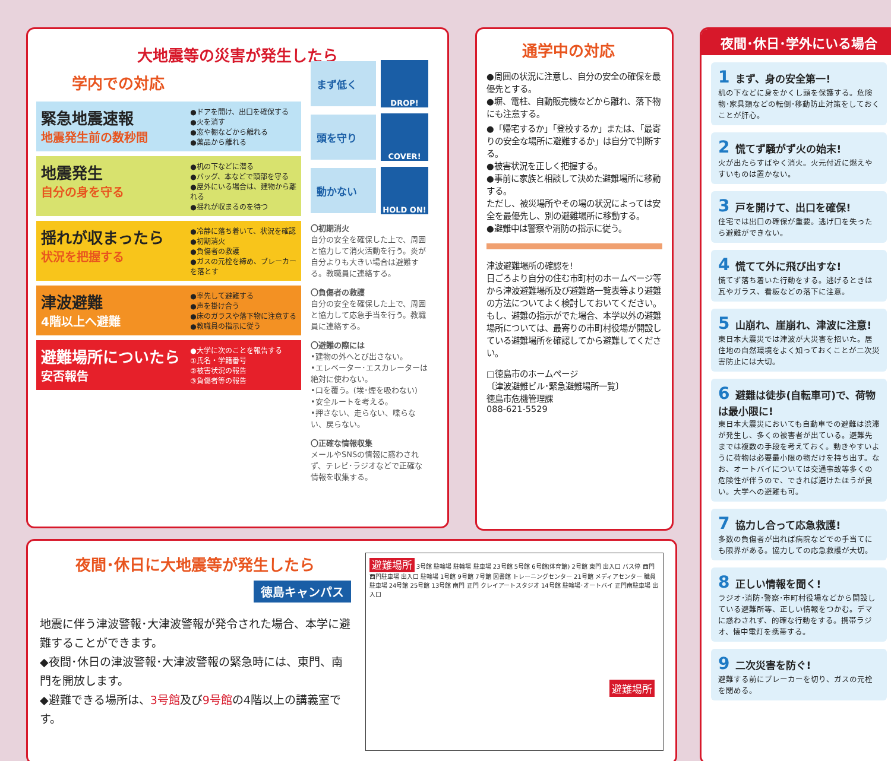大地震等の災害が発生したら
学内での対応
緊急地震速報
地震発生前の数秒間
●ドアを開け、出口を確保する
●火を消す
●窓や棚などから離れる
●薬品から離れる
地震発生
自分の身を守る
●机の下などに潜る
●バッグ、本などで頭部を守る
●屋外にいる場合は、建物から離れる
●揺れが収まるのを待つ
揺れが収まったら
状況を把握する
●冷静に落ち着いて、状況を確認
●初期消火
●負傷者の救護
●ガスの元栓を締め、ブレーカーを落とす
津波避難
4階以上へ避難
●率先して避難する
●声を掛け合う
●床のガラスや落下物に注意する
●教職員の指示に従う
避難場所についたら
安否報告
●大学に次のことを報告する
①氏名・学籍番号
②被害状況の報告
③負傷者等の報告
まず低く
DROP!
頭を守り
COVER!
動かない
HOLD ON!
〇初期消火
自分の安全を確保した上で、周囲と協力して消火活動を行う。炎が自分よりも大きい場合は避難する。教職員に連絡する。
〇負傷者の救護
自分の安全を確保した上で、周囲と協力して応急手当を行う。教職員に連絡する。
〇避難の際には
•建物の外へとび出さない。
•エレベーター･エスカレーターは絶対に使わない。
•口を覆う。(埃･煙を吸わない)
•安全ルートを考える。
•押さない、走らない、喋らない、戻らない。
〇正確な情報収集
メールやSNSの情報に惑わされず、テレビ･ラジオなどで正確な情報を収集する。
通学中の対応
●周囲の状況に注意し、自分の安全の確保を最優先とする。
●塀、電柱、自動販売機などから離れ、落下物にも注意する。
●「帰宅するか」「登校するか」または、「最寄りの安全な場所に避難するか」は自分で判断する。
●被害状況を正しく把握する。
●事前に家族と相談して決めた避難場所に移動する。
ただし、被災場所やその場の状況によっては安全を最優先し、別の避難場所に移動する。
●避難中は警察や消防の指示に従う。
津波避難場所の確認を!
日ごろより自分の住む市町村のホームページ等から津波避難場所及び避難路一覧表等より避難の方法についてよく検討しておいてください。
もし、避難の指示がでた場合、本学以外の避難場所については、最寄りの市町村役場が開設している避難場所を確認してから避難してください。
□徳島市のホームページ
〔津波避難ビル･緊急避難場所一覧〕
徳島市危機管理課
088-621-5529
夜間･休日･学外にいる場合
1 まず、身の安全第一!
机の下などに身をかくし頭を保護する。危険物･家具類などの転倒･移動防止対策をしておくことが肝心。
2 慌てず騒がず火の始末!
火が出たらすばやく消火。火元付近に燃えやすいものは置かない。
3 戸を開けて、出口を確保!
住宅では出口の確保が重要。逃げ口を失ったら避難ができない。
4 慌てて外に飛び出すな!
慌てず落ち着いた行動をする。逃げるときは瓦やガラス、看板などの落下に注意。
5 山崩れ、崖崩れ、津波に注意!
東日本大震災では津波が大災害を招いた。居住地の自然環境をよく知っておくことが二次災害防止には大切。
6 避難は徒歩(自転車可)で、荷物は最小限に!
東日本大震災においても自動車での避難は渋滞が発生し、多くの被害者が出ている。避難先までは複数の手段を考えておく。動きやすいように荷物は必要最小限の物だけを持ち出す。なお、オートバイについては交通事故等多くの危険性が伴うので、できれば避けたほうが良い。大学への避難も可。
7 協力し合って応急救護!
多数の負傷者が出れば病院などでの手当てにも限界がある。協力しての応急救護が大切。
8 正しい情報を聞く!
ラジオ･消防･警察･市町村役場などから開設している避難所等、正しい情報をつかむ。デマに惑わされず、的確な行動をする。携帯ラジオ、懐中電灯を携帯する。
9 二次災害を防ぐ!
避難する前にブレーカーを切り、ガスの元栓を閉める。
夜間･休日に大地震等が発生したら
徳島キャンパス
地震に伴う津波警報･大津波警報が発令された場合、本学に避難することができます。
◆夜間･休日の津波警報･大津波警報の緊急時には、東門、南門を開放します。
◆避難できる場所は、3号館及び9号館の4階以上の講義室です。
避難場所 3号館 駐輪場 駐輪場 駐車場 23号館 5号館 6号館(体育館) 2号館 東門 出入口 バス停 西門 西門駐車場 出入口 駐輪場 1号館 9号館 7号館 図書館 トレーニングセンター 21号館 メディアセンター 職員駐車場 24号館 25号館 13号館 南門 正門 クレイアートスタジオ 14号館 駐輪場･オートバイ 正門南駐車場 出入口
避難場所